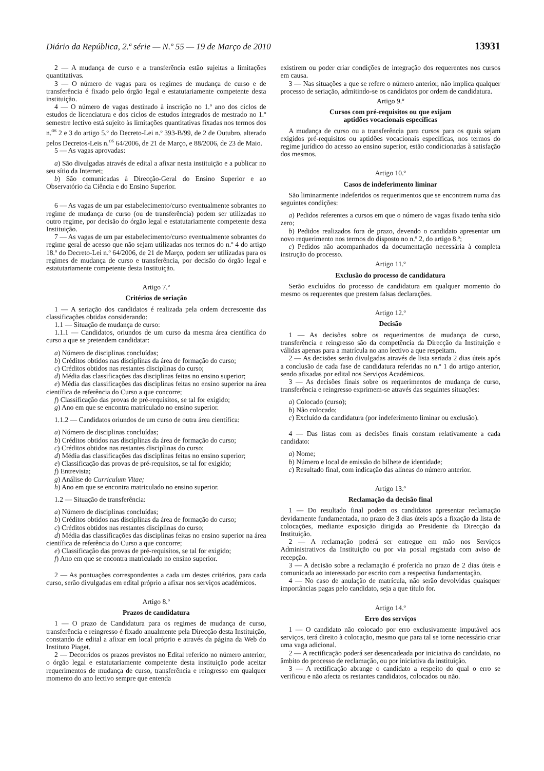Diário da República, 2.ª série — N.º 55 — 19 de Março de 2010 13931
2 — A mudança de curso e a transferência estão sujeitas a limitações quantitativas.
3 — O número de vagas para os regimes de mudança de curso e de transferência é fixado pelo órgão legal e estatutariamente competente desta instituição.
4 — O número de vagas destinado à inscrição no 1.º ano dos ciclos de estudos de licenciatura e dos ciclos de estudos integrados de mestrado no 1.º semestre lectivo está sujeito às limitações quantitativas fixadas nos termos dos n.<sup>os</sup> 2 e 3 do artigo 5.º do Decreto-Lei n.º 393-B/99, de 2 de Outubro, alterado pelos Decretos-Leis n.<sup>os</sup> 64/2006, de 21 de Março, e 88/2006, de 23 de Maio.
5 — As vagas aprovadas:
a) São divulgadas através de edital a afixar nesta instituição e a publicar no seu sítio da Internet;
b) São comunicadas à Direcção-Geral do Ensino Superior e ao Observatório da Ciência e do Ensino Superior.
6 — As vagas de um par estabelecimento/curso eventualmente sobrantes no regime de mudança de curso (ou de transferência) podem ser utilizadas no outro regime, por decisão do órgão legal e estatutariamente competente desta Instituição.
7 — As vagas de um par estabelecimento/curso eventualmente sobrantes do regime geral de acesso que não sejam utilizadas nos termos do n.º 4 do artigo 18.º do Decreto-Lei n.º 64/2006, de 21 de Março, podem ser utilizadas para os regimes de mudança de curso e transferência, por decisão do órgão legal e estatutariamente competente desta Instituição.
Artigo 7.º
Critérios de seriação
1 — A seriação dos candidatos é realizada pela ordem decrescente das classificações obtidas considerando:
1.1 — Situação de mudança de curso:
1.1.1 — Candidatos, oriundos de um curso da mesma área científica do curso a que se pretendem candidatar:
a) Número de disciplinas concluídas;
b) Créditos obtidos nas disciplinas da área de formação do curso;
c) Créditos obtidos nas restantes disciplinas do curso;
d) Média das classificações das disciplinas feitas no ensino superior;
e) Média das classificações das disciplinas feitas no ensino superior na área científica de referência do Curso a que concorre;
f) Classificação das provas de pré-requisitos, se tal for exigido;
g) Ano em que se encontra matriculado no ensino superior.
1.1.2 — Candidatos oriundos de um curso de outra área científica:
a) Número de disciplinas concluídas;
b) Créditos obtidos nas disciplinas da área de formação do curso;
c) Créditos obtidos nas restantes disciplinas do curso;
d) Média das classificações das disciplinas feitas no ensino superior;
e) Classificação das provas de pré-requisitos, se tal for exigido;
f) Entrevista;
g) Análise do Curriculum Vitae;
h) Ano em que se encontra matriculado no ensino superior.
1.2 — Situação de transferência:
a) Número de disciplinas concluídas;
b) Créditos obtidos nas disciplinas da área de formação do curso;
c) Créditos obtidos nas restantes disciplinas do curso;
d) Média das classificações das disciplinas feitas no ensino superior na área científica de referência do Curso a que concorre;
e) Classificação das provas de pré-requisitos, se tal for exigido;
f) Ano em que se encontra matriculado no ensino superior.
2 — As pontuações correspondentes a cada um destes critérios, para cada curso, serão divulgadas em edital próprio a afixar nos serviços académicos.
Artigo 8.º
Prazos de candidatura
1 — O prazo de Candidatura para os regimes de mudança de curso, transferência e reingresso é fixado anualmente pela Direcção desta Instituição, constando de edital a afixar em local próprio e através da página da Web do Instituto Piaget.
2 — Decorridos os prazos previstos no Edital referido no número anterior, o órgão legal e estatutariamente competente desta instituição pode aceitar requerimentos de mudança de curso, transferência e reingresso em qualquer momento do ano lectivo sempre que entenda
existirem ou poder criar condições de integração dos requerentes nos cursos em causa.
3 — Nas situações a que se refere o número anterior, não implica qualquer processo de seriação, admitindo-se os candidatos por ordem de candidatura.
Artigo 9.º
Cursos com pré-requisitos ou que exijam
aptidões vocacionais específicas
A mudança de curso ou a transferência para cursos para os quais sejam exigidos pré-requisitos ou aptidões vocacionais específicas, nos termos do regime jurídico do acesso ao ensino superior, estão condicionadas à satisfação dos mesmos.
Artigo 10.º
Casos de indeferimento liminar
São liminarmente indeferidos os requerimentos que se encontrem numa das seguintes condições:
a) Pedidos referentes a cursos em que o número de vagas fixado tenha sido zero;
b) Pedidos realizados fora de prazo, devendo o candidato apresentar um novo requerimento nos termos do disposto no n.º 2, do artigo 8.º;
c) Pedidos não acompanhados da documentação necessária à completa instrução do processo.
Artigo 11.º
Exclusão do processo de candidatura
Serão excluídos do processo de candidatura em qualquer momento do mesmo os requerentes que prestem falsas declarações.
Artigo 12.º
Decisão
1 — As decisões sobre os requerimentos de mudança de curso, transferência e reingresso são da competência da Direcção da Instituição e válidas apenas para a matrícula no ano lectivo a que respeitam.
2 — As decisões serão divulgadas através de lista seriada 2 dias úteis após a conclusão de cada fase de candidatura referidas no n.º 1 do artigo anterior, sendo afixadas por edital nos Serviços Académicos.
3 — As decisões finais sobre os requerimentos de mudança de curso, transferência e reingresso exprimem-se através das seguintes situações:
a) Colocado (curso);
b) Não colocado;
c) Excluído da candidatura (por indeferimento liminar ou exclusão).
4 — Das listas com as decisões finais constam relativamente a cada candidato:
a) Nome;
b) Número e local de emissão do bilhete de identidade;
c) Resultado final, com indicação das alíneas do número anterior.
Artigo 13.º
Reclamação da decisão final
1 — Do resultado final podem os candidatos apresentar reclamação devidamente fundamentada, no prazo de 3 dias úteis após a fixação da lista de colocações, mediante exposição dirigida ao Presidente da Direcção da Instituição.
2 — A reclamação poderá ser entregue em mão nos Serviços Administrativos da Instituição ou por via postal registada com aviso de recepção.
3 — A decisão sobre a reclamação é proferida no prazo de 2 dias úteis e comunicada ao interessado por escrito com a respectiva fundamentação.
4 — No caso de anulação de matrícula, não serão devolvidas quaisquer importâncias pagas pelo candidato, seja a que título for.
Artigo 14.º
Erro dos serviços
1 — O candidato não colocado por erro exclusivamente imputável aos serviços, terá direito à colocação, mesmo que para tal se torne necessário criar uma vaga adicional.
2 — A rectificação poderá ser desencadeada por iniciativa do candidato, no âmbito do processo de reclamação, ou por iniciativa da instituição.
3 — A rectificação abrange o candidato a respeito do qual o erro se verificou e não afecta os restantes candidatos, colocados ou não.